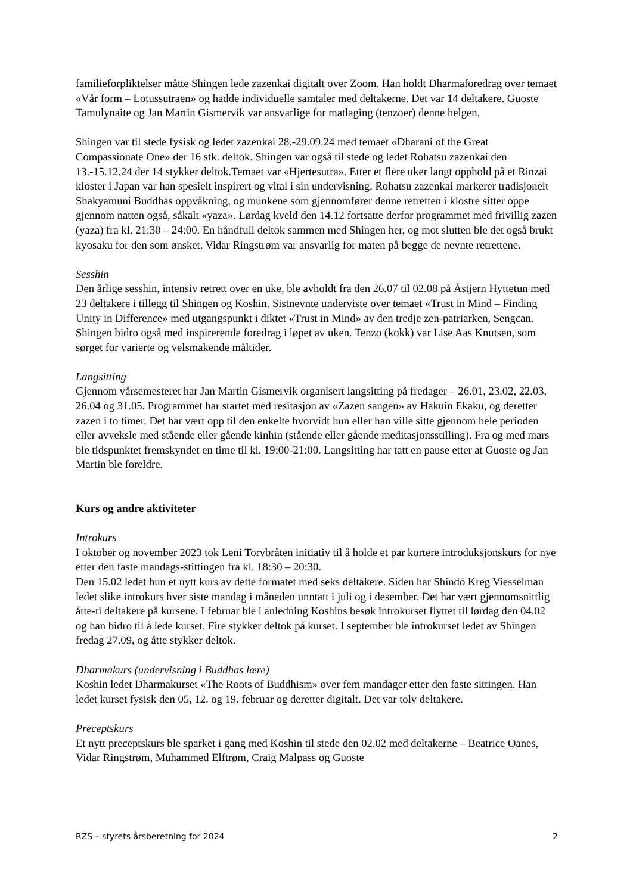familieforpliktelser måtte Shingen lede zazenkai digitalt over Zoom. Han holdt Dharmaforedrag over temaet «Vår form – Lotussutraen» og hadde individuelle samtaler med deltakerne. Det var 14 deltakere. Guoste Tamulynaite og Jan Martin Gismervik var ansvarlige for matlaging (tenzoer) denne helgen.
Shingen var til stede fysisk og ledet zazenkai 28.-29.09.24 med temaet «Dharani of the Great Compassionate One» der 16 stk. deltok. Shingen var også til stede og ledet Rohatsu zazenkai den 13.-15.12.24 der 14 stykker deltok.Temaet var «Hjertesutra». Etter et flere uker langt opphold på et Rinzai kloster i Japan var han spesielt inspirert og vital i sin undervisning. Rohatsu zazenkai markerer tradisjonelt Shakyamuni Buddhas oppvåkning, og munkene som gjennomfører denne retretten i klostre sitter oppe gjennom natten også, såkalt «yaza». Lørdag kveld den 14.12 fortsatte derfor programmet med frivillig zazen (yaza) fra kl. 21:30 – 24:00. En håndfull deltok sammen med Shingen her, og mot slutten ble det også brukt kyosaku for den som ønsket. Vidar Ringstrøm var ansvarlig for maten på begge de nevnte retrettene.
Sesshin
Den årlige sesshin, intensiv retrett over en uke, ble avholdt fra den 26.07 til 02.08 på Åstjern Hyttetun med 23 deltakere i tillegg til Shingen og Koshin. Sistnevnte underviste over temaet «Trust in Mind – Finding Unity in Difference» med utgangspunkt i diktet «Trust in Mind» av den tredje zen-patriarken, Sengcan. Shingen bidro også med inspirerende foredrag i løpet av uken. Tenzo (kokk) var Lise Aas Knutsen, som sørget for varierte og velsmakende måltider.
Langsitting
Gjennom vårsemesteret har Jan Martin Gismervik organisert langsitting på fredager – 26.01, 23.02, 22.03, 26.04 og 31.05. Programmet har startet med resitasjon av «Zazen sangen» av Hakuin Ekaku, og deretter zazen i to timer. Det har vært opp til den enkelte hvorvidt hun eller han ville sitte gjennom hele perioden eller avveksle med stående eller gående kinhin (stående eller gående meditasjonsstilling). Fra og med mars ble tidspunktet fremskyndet en time til kl. 19:00-21:00. Langsitting har tatt en pause etter at Guoste og Jan Martin ble foreldre.
Kurs og andre aktiviteter
Introkurs
I oktober og november 2023 tok Leni Torvbråten initiativ til å holde et par kortere introduksjonskurs for nye etter den faste mandags-stittingen fra kl. 18:30 – 20:30.
Den 15.02 ledet hun et nytt kurs av dette formatet med seks deltakere. Siden har Shindō Kreg Viesselman ledet slike introkurs hver siste mandag i måneden unntatt i juli og i desember. Det har vært gjennomsnittlig åtte-ti deltakere på kursene. I februar ble i anledning Koshins besøk introkurset flyttet til lørdag den 04.02 og han bidro til å lede kurset. Fire stykker deltok på kurset. I september ble introkurset ledet av Shingen fredag 27.09, og åtte stykker deltok.
Dharmakurs (undervisning i Buddhas lære)
Koshin ledet Dharmakurset «The Roots of Buddhism» over fem mandager etter den faste sittingen. Han ledet kurset fysisk den 05, 12. og 19. februar og deretter digitalt. Det var tolv deltakere.
Preceptskurs
Et nytt preceptskurs ble sparket i gang med Koshin til stede den 02.02 med deltakerne – Beatrice Oanes, Vidar Ringstrøm, Muhammed Elftrøm, Craig Malpass og Guoste
RZS – styrets årsberetning for 2024 2